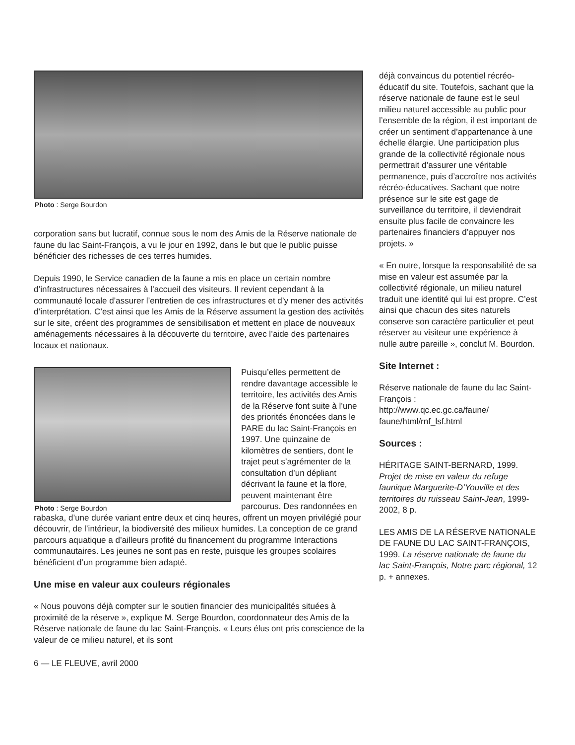Photo : Serge Bourdon
corporation sans but lucratif, connue sous le nom des Amis de la Réserve nationale de faune du lac Saint-François, a vu le jour en 1992, dans le but que le public puisse bénéficier des richesses de ces terres humides.
Depuis 1990, le Service canadien de la faune a mis en place un certain nombre d’infrastructures nécessaires à l’accueil des visiteurs. Il revient cependant à la communauté locale d’assurer l’entretien de ces infrastructures et d’y mener des activités d’interprétation. C’est ainsi que les Amis de la Réserve assument la gestion des activités sur le site, créent des programmes de sensibilisation et mettent en place de nouveaux aménagements nécessaires à la découverte du territoire, avec l’aide des partenaires locaux et nationaux.
Photo : Serge Bourdon
Puisqu’elles permettent de rendre davantage accessible le territoire, les activités des Amis de la Réserve font suite à l’une des priorités énoncées dans le PARE du lac Saint-François en 1997. Une quinzaine de kilomètres de sentiers, dont le trajet peut s’agrémenter de la consultation d’un dépliant décrivant la faune et la flore, peuvent maintenant être parcourus. Des randonnées en rabaska, d’une durée variant entre deux et cinq heures, offrent un moyen privilégié pour découvrir, de l’intérieur, la biodiversité des milieux humides. La conception de ce grand parcours aquatique a d’ailleurs profité du financement du programme Interactions communautaires. Les jeunes ne sont pas en reste, puisque les groupes scolaires bénéficient d’un programme bien adapté.
Une mise en valeur aux couleurs régionales
« Nous pouvons déjà compter sur le soutien financier des municipalités situées à proximité de la réserve », explique M. Serge Bourdon, coordonnateur des Amis de la Réserve nationale de faune du lac Saint-François. « Leurs élus ont pris conscience de la valeur de ce milieu naturel, et ils sont
6 — LE FLEUVE, avril 2000
déjà convaincus du potentiel récréo-éducatif du site. Toutefois, sachant que la réserve nationale de faune est le seul milieu naturel accessible au public pour l’ensemble de la région, il est important de créer un sentiment d’appartenance à une échelle élargie. Une participation plus grande de la collectivité régionale nous permettrait d’assurer une véritable permanence, puis d’accroître nos activités récréo-éducatives. Sachant que notre présence sur le site est gage de surveillance du territoire, il deviendrait ensuite plus facile de convaincre les partenaires financiers d’appuyer nos projets. »
« En outre, lorsque la responsabilité de sa mise en valeur est assumée par la collectivité régionale, un milieu naturel traduit une identité qui lui est propre. C’est ainsi que chacun des sites naturels conserve son caractère particulier et peut réserver au visiteur une expérience à nulle autre pareille », conclut M. Bourdon.
Site Internet :
Réserve nationale de faune du lac Saint-François :
http://www.qc.ec.gc.ca/faune/ faune/html/rnf_lsf.html
Sources :
HÉRITAGE SAINT-BERNARD, 1999. Projet de mise en valeur du refuge faunique Marguerite-D’Youville et des territoires du ruisseau Saint-Jean, 1999-2002, 8 p.
LES AMIS DE LA RÉSERVE NATIONALE DE FAUNE DU LAC SAINT-FRANÇOIS, 1999. La réserve nationale de faune du lac Saint-François, Notre parc régional, 12 p. + annexes.